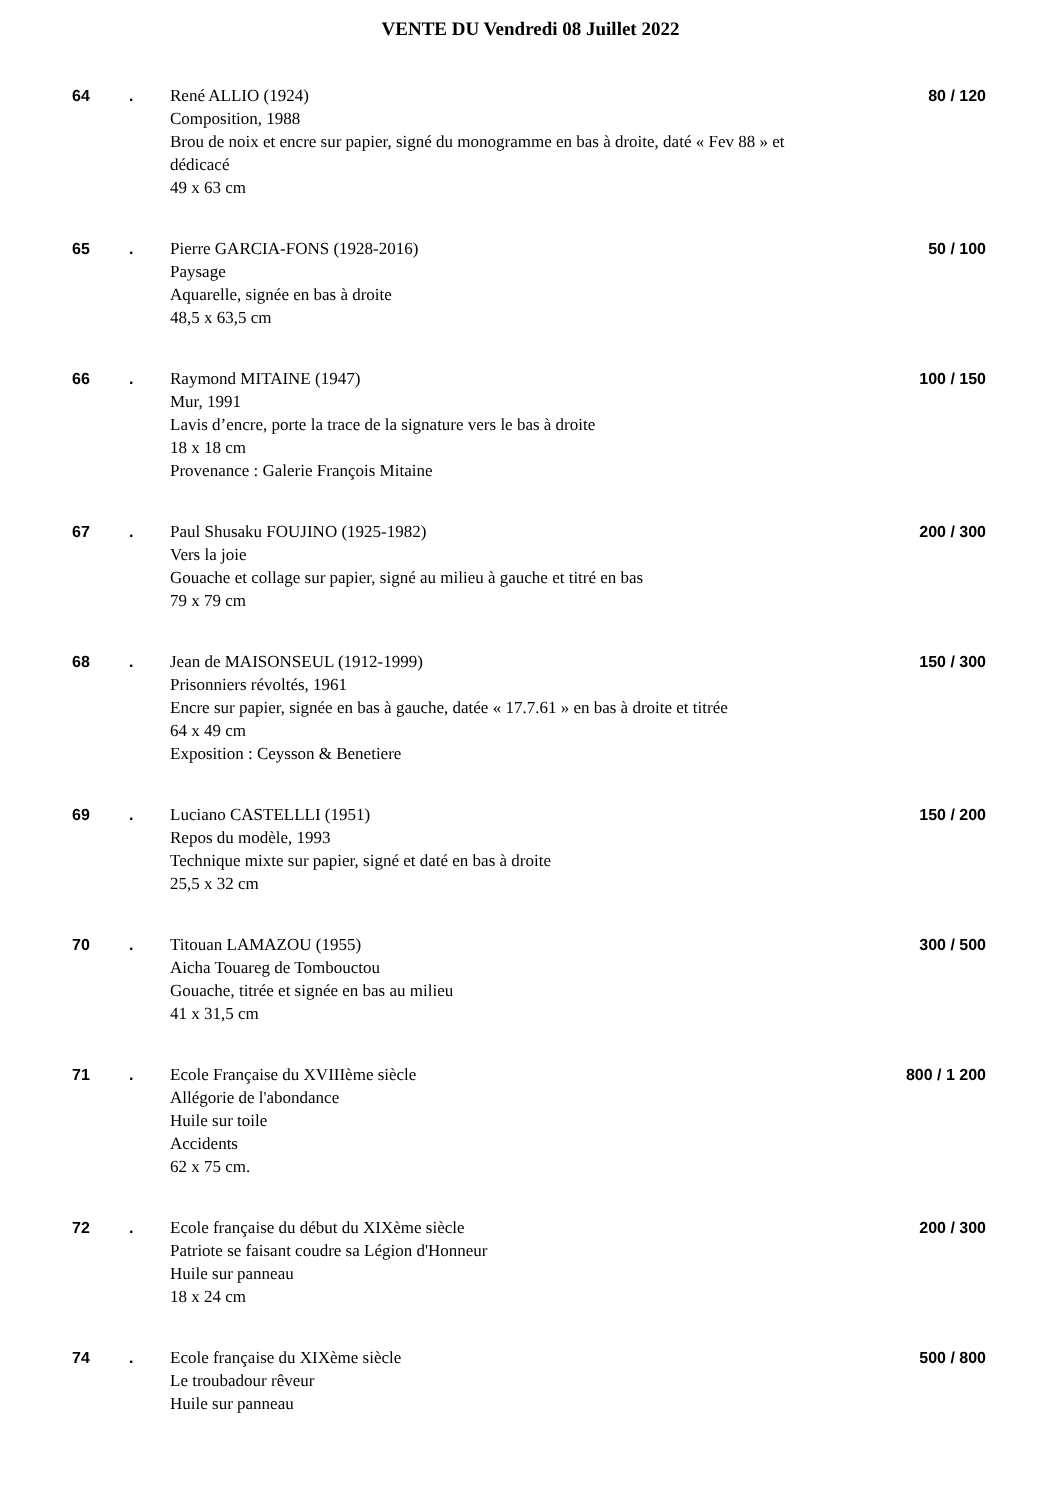VENTE DU Vendredi 08 Juillet 2022
| 64 | . | René ALLIO (1924) Composition, 1988 Brou de noix et encre sur papier, signé du monogramme en bas à droite, daté « Fev 88 » et dédicacé 49 x 63 cm | 80 / 120 |
| 65 | . | Pierre GARCIA-FONS (1928-2016) Paysage Aquarelle, signée en bas à droite 48,5 x 63,5 cm | 50 / 100 |
| 66 | . | Raymond MITAINE (1947) Mur, 1991 Lavis d’encre, porte la trace de la signature vers le bas à droite 18 x 18 cm Provenance : Galerie François Mitaine | 100 / 150 |
| 67 | . | Paul Shusaku FOUJINO (1925-1982) Vers la joie Gouache et collage sur papier, signé au milieu à gauche et titré en bas 79 x 79 cm | 200 / 300 |
| 68 | . | Jean de MAISONSEUL (1912-1999) Prisonniers révoltés, 1961 Encre sur papier, signée en bas à gauche, datée « 17.7.61 » en bas à droite et titrée 64 x 49 cm Exposition : Ceysson & Benetiere | 150 / 300 |
| 69 | . | Luciano CASTELLLI (1951) Repos du modèle, 1993 Technique mixte sur papier, signé et daté en bas à droite 25,5 x 32 cm | 150 / 200 |
| 70 | . | Titouan LAMAZOU (1955) Aicha Touareg de Tombouctou Gouache, titrée et signée en bas au milieu 41 x 31,5 cm | 300 / 500 |
| 71 | . | Ecole Française du XVIIIème siècle Allégorie de l'abondance Huile sur toile Accidents 62 x 75 cm. | 800 / 1 200 |
| 72 | . | Ecole française du début du XIXème siècle Patriote se faisant coudre sa Légion d'Honneur Huile sur panneau 18 x 24 cm | 200 / 300 |
| 74 | . | Ecole française du XIXème siècle Le troubadour rêveur Huile sur panneau | 500 / 800 |